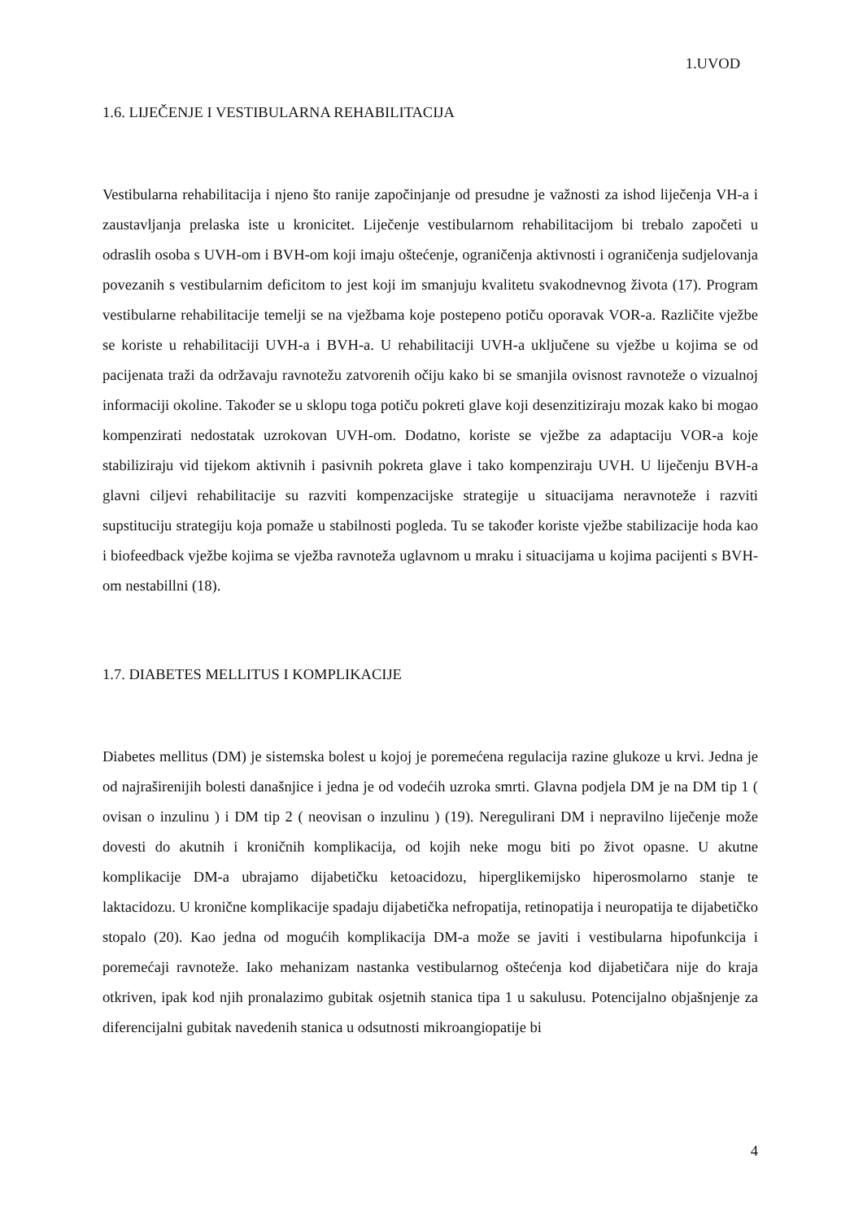1.UVOD
1.6. LIJEČENJE I VESTIBULARNA REHABILITACIJA
Vestibularna rehabilitacija i njeno što ranije započinjanje od presudne je važnosti za ishod liječenja VH-a i zaustavljanja prelaska iste u kronicitet. Liječenje vestibularnom rehabilitacijom bi trebalo započeti u odraslih osoba s UVH-om i BVH-om koji imaju oštećenje, ograničenja aktivnosti i ograničenja sudjelovanja povezanih s vestibularnim deficitom to jest koji im smanjuju kvalitetu svakodnevnog života (17). Program vestibularne rehabilitacije temelji se na vježbama koje postepeno potiču oporavak VOR-a. Različite vježbe se koriste u rehabilitaciji UVH-a i BVH-a. U rehabilitaciji UVH-a uključene su vježbe u kojima se od pacijenata traži da održavaju ravnotežu zatvorenih očiju kako bi se smanjila ovisnost ravnoteže o vizualnoj informaciji okoline. Također se u sklopu toga potiču pokreti glave koji desenzitiziraju mozak kako bi mogao kompenzirati nedostatak uzrokovan UVH-om. Dodatno, koriste se vježbe za adaptaciju VOR-a koje stabiliziraju vid tijekom aktivnih i pasivnih pokreta glave i tako kompenziraju UVH. U liječenju BVH-a glavni ciljevi rehabilitacije su razviti kompenzacijske strategije u situacijama neravnoteže i razviti supstituciju strategiju koja pomaže u stabilnosti pogleda. Tu se također koriste vježbe stabilizacije hoda kao i biofeedback vježbe kojima se vježba ravnoteža uglavnom u mraku i situacijama u kojima pacijenti s BVH-om nestabillni (18).
1.7. DIABETES MELLITUS I KOMPLIKACIJE
Diabetes mellitus (DM) je sistemska bolest u kojoj je poremećena regulacija razine glukoze u krvi. Jedna je od najraširenijih bolesti današnjice i jedna je od vodećih uzroka smrti. Glavna podjela DM je na DM tip 1 ( ovisan o inzulinu ) i DM tip 2 ( neovisan o inzulinu ) (19). Neregulirani DM i nepravilno liječenje može dovesti do akutnih i kroničnih komplikacija, od kojih neke mogu biti po život opasne. U akutne komplikacije DM-a ubrajamo dijabetičku ketoacidozu, hiperglikemijsko hiperosmolarno stanje te laktacidozu. U kronične komplikacije spadaju dijabetička nefropatija, retinopatija i neuropatija te dijabetičko stopalo (20). Kao jedna od mogućih komplikacija DM-a može se javiti i vestibularna hipofunkcija i poremećaji ravnoteže. Iako mehanizam nastanka vestibularnog oštećenja kod dijabetičara nije do kraja otkriven, ipak kod njih pronalazimo gubitak osjetnih stanica tipa 1 u sakulusu. Potencijalno objašnjenje za diferencijalni gubitak navedenih stanica u odsutnosti mikroangiopatije bi
4